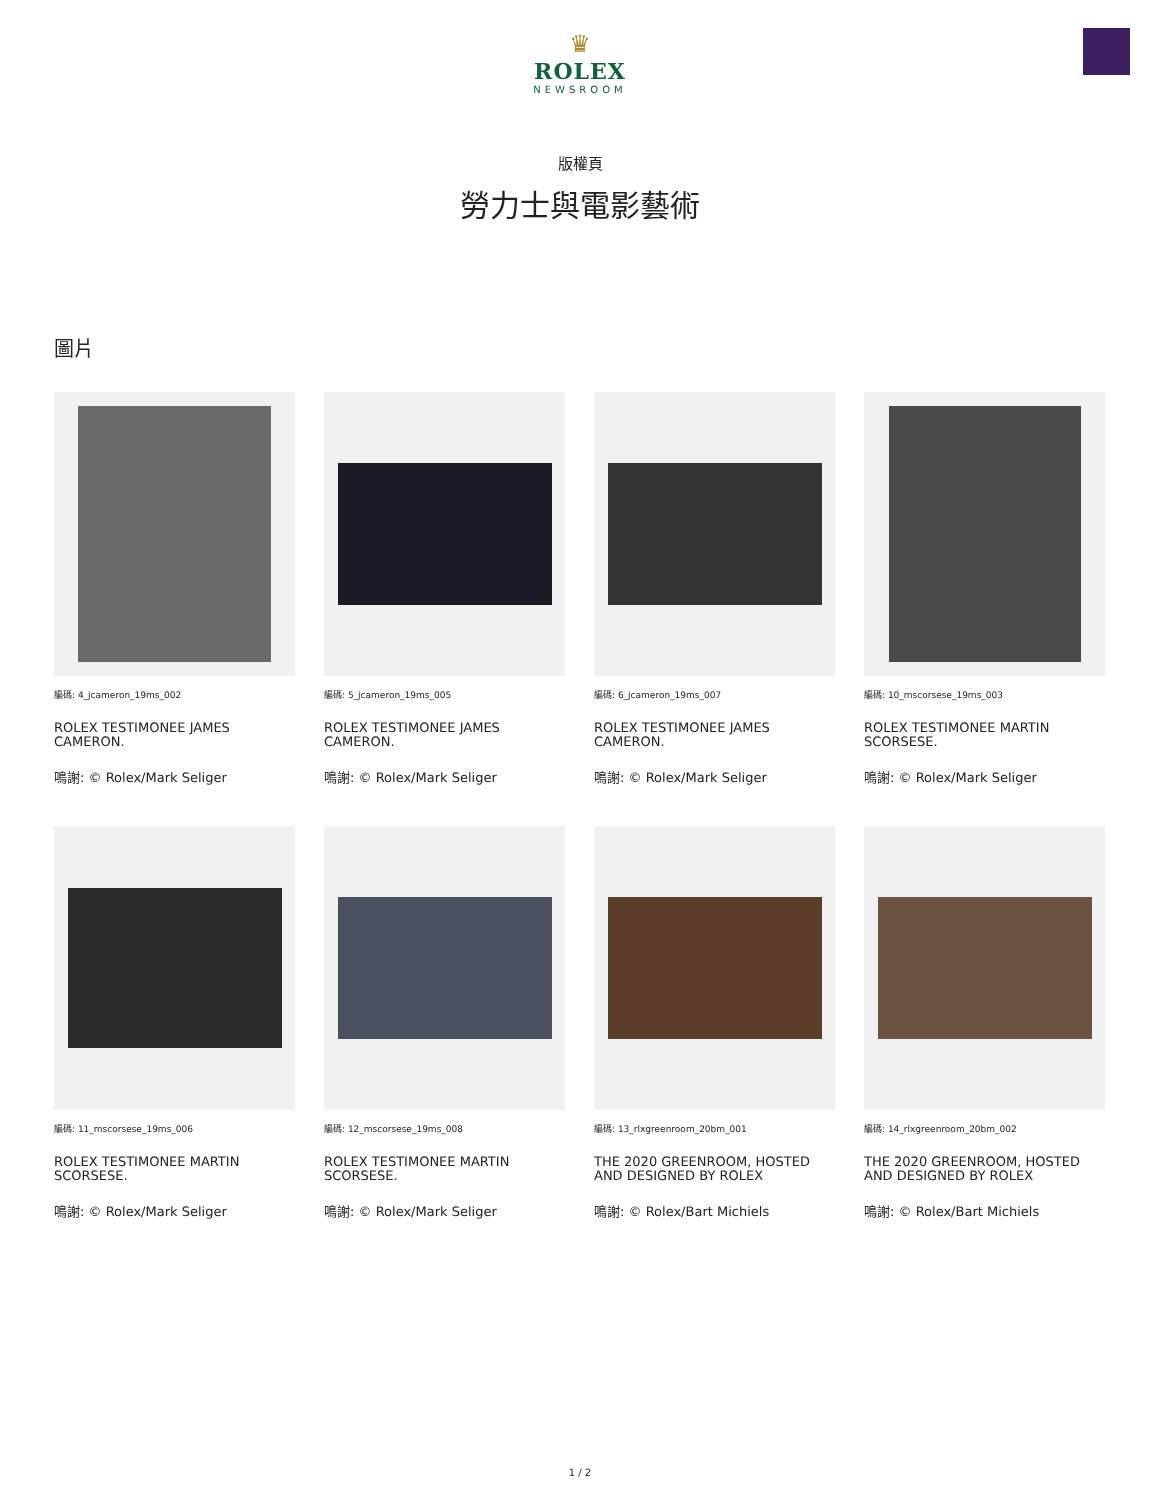♛
ROLEX
NEWSROOM
版權頁
勞力士與電影藝術
圖片
編碼: 4_jcameron_19ms_002
ROLEX TESTIMONEE JAMES CAMERON.
鳴謝: © Rolex/Mark Seliger
編碼: 5_jcameron_19ms_005
ROLEX TESTIMONEE JAMES CAMERON.
鳴謝: © Rolex/Mark Seliger
編碼: 6_jcameron_19ms_007
ROLEX TESTIMONEE JAMES CAMERON.
鳴謝: © Rolex/Mark Seliger
編碼: 10_mscorsese_19ms_003
ROLEX TESTIMONEE MARTIN SCORSESE.
鳴謝: © Rolex/Mark Seliger
編碼: 11_mscorsese_19ms_006
ROLEX TESTIMONEE MARTIN SCORSESE.
鳴謝: © Rolex/Mark Seliger
編碼: 12_mscorsese_19ms_008
ROLEX TESTIMONEE MARTIN SCORSESE.
鳴謝: © Rolex/Mark Seliger
編碼: 13_rlxgreenroom_20bm_001
THE 2020 GREENROOM, HOSTED AND DESIGNED BY ROLEX
鳴謝: © Rolex/Bart Michiels
編碼: 14_rlxgreenroom_20bm_002
THE 2020 GREENROOM, HOSTED AND DESIGNED BY ROLEX
鳴謝: © Rolex/Bart Michiels
1 / 2